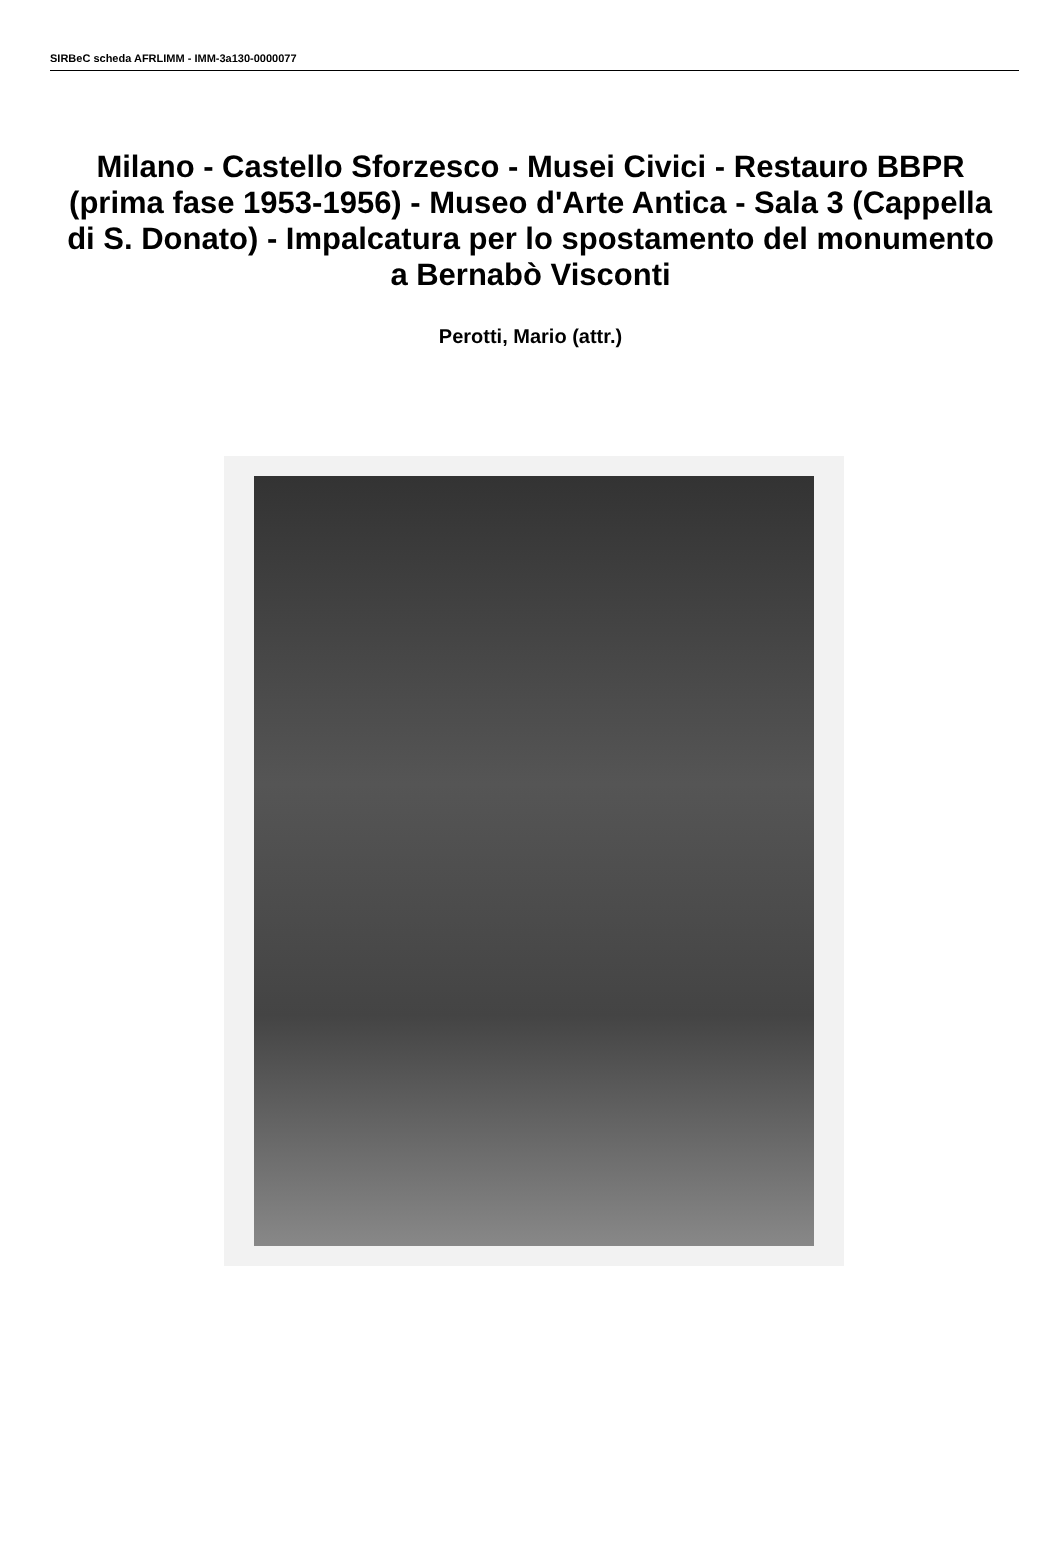SIRBeC scheda AFRLIMM - IMM-3a130-0000077
Milano - Castello Sforzesco - Musei Civici - Restauro BBPR (prima fase 1953-1956) - Museo d'Arte Antica - Sala 3 (Cappella di S. Donato) - Impalcatura per lo spostamento del monumento a Bernabò Visconti
Perotti, Mario (attr.)